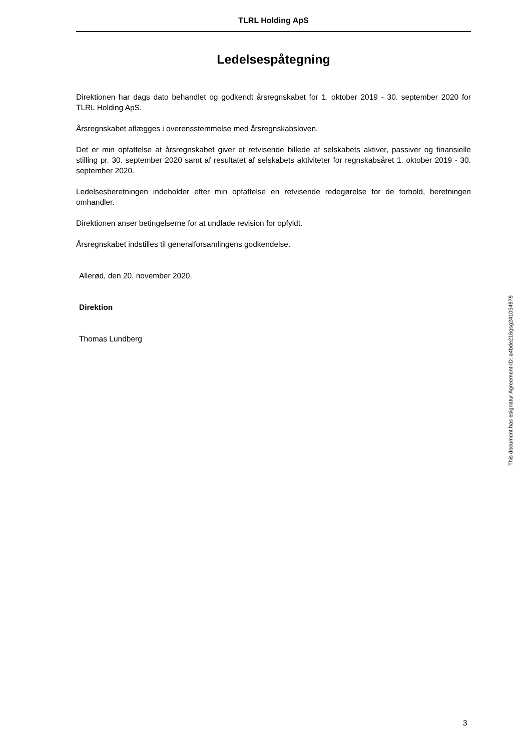TLRL Holding ApS
Ledelsespåtegning
Direktionen har dags dato behandlet og godkendt årsregnskabet for 1. oktober 2019 - 30. september 2020 for TLRL Holding ApS.
Årsregnskabet aflægges i overensstemmelse med årsregnskabsloven.
Det er min opfattelse at årsregnskabet giver et retvisende billede af selskabets aktiver, passiver og finansielle stilling pr. 30. september 2020 samt af resultatet af selskabets aktiviteter for regnskabsåret 1. oktober 2019 - 30. september 2020.
Ledelsesberetningen indeholder efter min opfattelse en retvisende redegørelse for de forhold, beretningen omhandler.
Direktionen anser betingelserne for at undlade revision for opfyldt.
Årsregnskabet indstilles til generalforsamlingens godkendelse.
Allerød, den 20. november 2020.
Direktion
Thomas Lundberg
This document has esignatur Agreement-ID: a4bde216gsg241054979
3